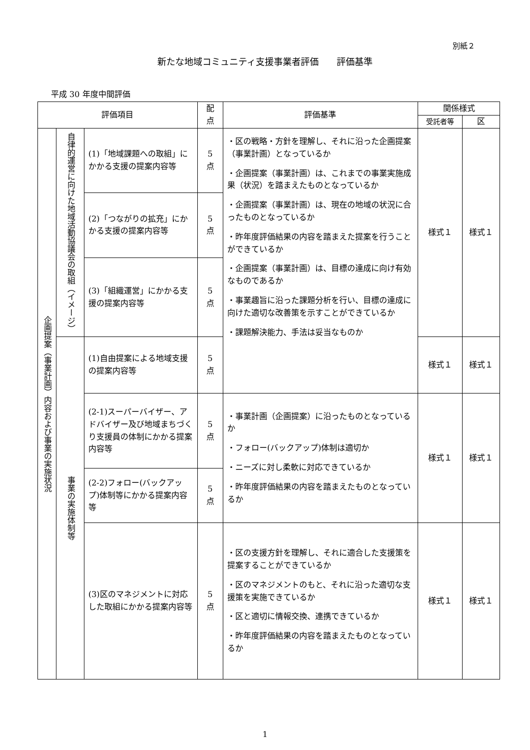別紙２
新たな地域コミュニティ支援事業者評価　　評価基準
平成 30 年度中間評価
| 評価項目 | | | 配 点 | 評価基準 | 関係様式 | |
| --- | --- | --- | --- | --- | --- | --- |
| | | | | | 受託者等 | 区 |
| 企画提案（事業計画）内容および事業の実施状況 | 自律的運営に向けた地域活動協議会の取組（イメージ） | (1)「地域課題への取組」にかかる支援の提案内容等 | 5 点 | ・区の戦略・方針を理解し、それに沿った企画提案（事業計画）となっているか ・企画提案（事業計画）は、これまでの事業実施成果（状況）を踏まえたものとなっているか ・企画提案（事業計画）は、現在の地域の状況に合ったものとなっているか ・昨年度評価結果の内容を踏まえた提案を行うことができているか ・企画提案（事業計画）は、目標の達成に向け有効なものであるか ・事業趣旨に沿った課題分析を行い、目標の達成に向けた適切な改善策を示すことができているか ・課題解決能力、手法は妥当なものか | 様式１ | 様式１ |
| | | (2)「つながりの拡充」にかかる支援の提案内容等 | 5 点 | | | |
| | | (3)「組織運営」にかかる支援の提案内容等 | 5 点 | | | |
| | 事業の実施体制等 | (1)自由提案による地域支援の提案内容等 | 5 点 | | 様式１ | 様式１ |
| | | (2-1)スーパーバイザー、アドバイザー及び地域まちづくり支援員の体制にかかる提案内容等 | 5 点 | ・事業計画（企画提案）に沿ったものとなっているか ・フォロー(バックアップ)体制は適切か ・ニーズに対し柔軟に対応できているか ・昨年度評価結果の内容を踏まえたものとなっているか | 様式１ | 様式１ |
| | | (2-2)フォロー(バックアップ)体制等にかかる提案内容等 | 5 点 | | | |
| | | (3)区のマネジメントに対応した取組にかかる提案内容等 | 5 点 | ・区の支援方針を理解し、それに適合した支援策を提案することができているか ・区のマネジメントのもと、それに沿った適切な支援策を実施できているか ・区と適切に情報交換、連携できているか ・昨年度評価結果の内容を踏まえたものとなっているか | 様式１ | 様式１ |
1